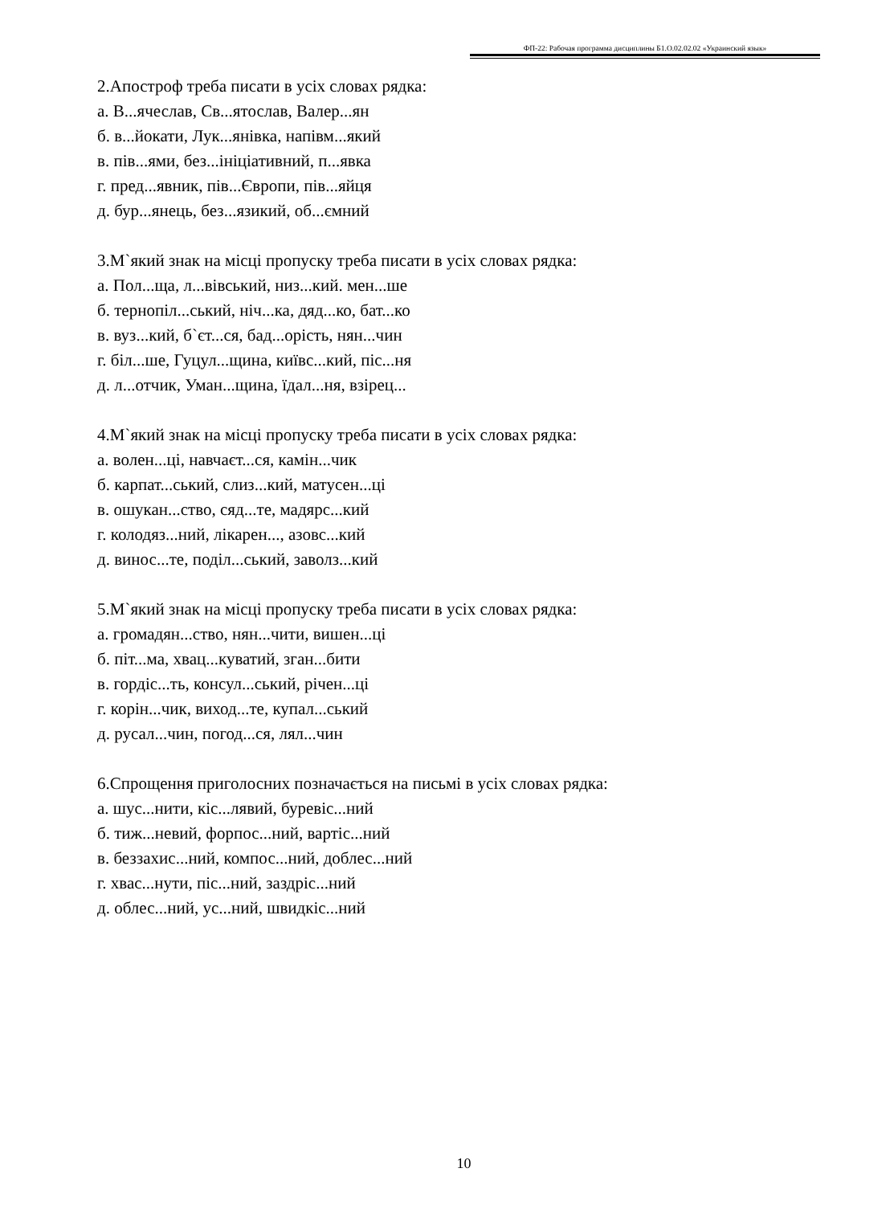ФП-22: Рабочая программа дисциплины Б1.О.02.02.02 «Украинский язык»
2.Апостроф треба писати в усіх словах рядка:
а. В...ячеслав, Св...ятослав, Валер...ян
б. в...йокати, Лук...янівка, напівм...який
в. пів...ями, без...ініціативний, п...явка
г. пред...явник, пів...Європи, пів...яйця
д. бур...янець, без...язикий, об...ємний
3.М`який знак на місці пропуску треба писати в усіх словах рядка:
а. Пол...ща, л...вівський, низ...кий. мен...ше
б. тернопіл...ський, ніч...ка, дяд...ко, бат...ко
в. вуз...кий, б`єт...ся, бад...орість, нян...чин
г. біл...ше, Гуцул...щина, київс...кий, піс...ня
д. л...отчик, Уман...щина, їдал...ня, взірец...
4.М`який знак на місці пропуску треба писати в усіх словах рядка:
а. волен...ці, навчаєт...ся, камін...чик
б. карпат...ський, слиз...кий, матусен...ці
в. ошукан...ство, сяд...те, мадярс...кий
г. колодяз...ний, лікарен..., азовс...кий
д. винос...те, поділ...ський, заволз...кий
5.М`який знак на місці пропуску треба писати в усіх словах рядка:
а. громадян...ство, нян...чити, вишен...ці
б. піт...ма, хвац...куватий, зган...бити
в. гордіс...ть, консул...ський, річен...ці
г. корін...чик, виход...те, купал...ський
д. русал...чин, погод...ся, лял...чин
6.Спрощення приголосних позначається на письмі в усіх словах рядка:
а. шус...нити, кіс...лявий, буревіс...ний
б. тиж...невий, форпос...ний, вартіс...ний
в. беззахис...ний, компос...ний, доблес...ний
г. хвас...нути, піс...ний, заздріс...ний
д. облес...ний, ус...ний, швидкіс...ний
10